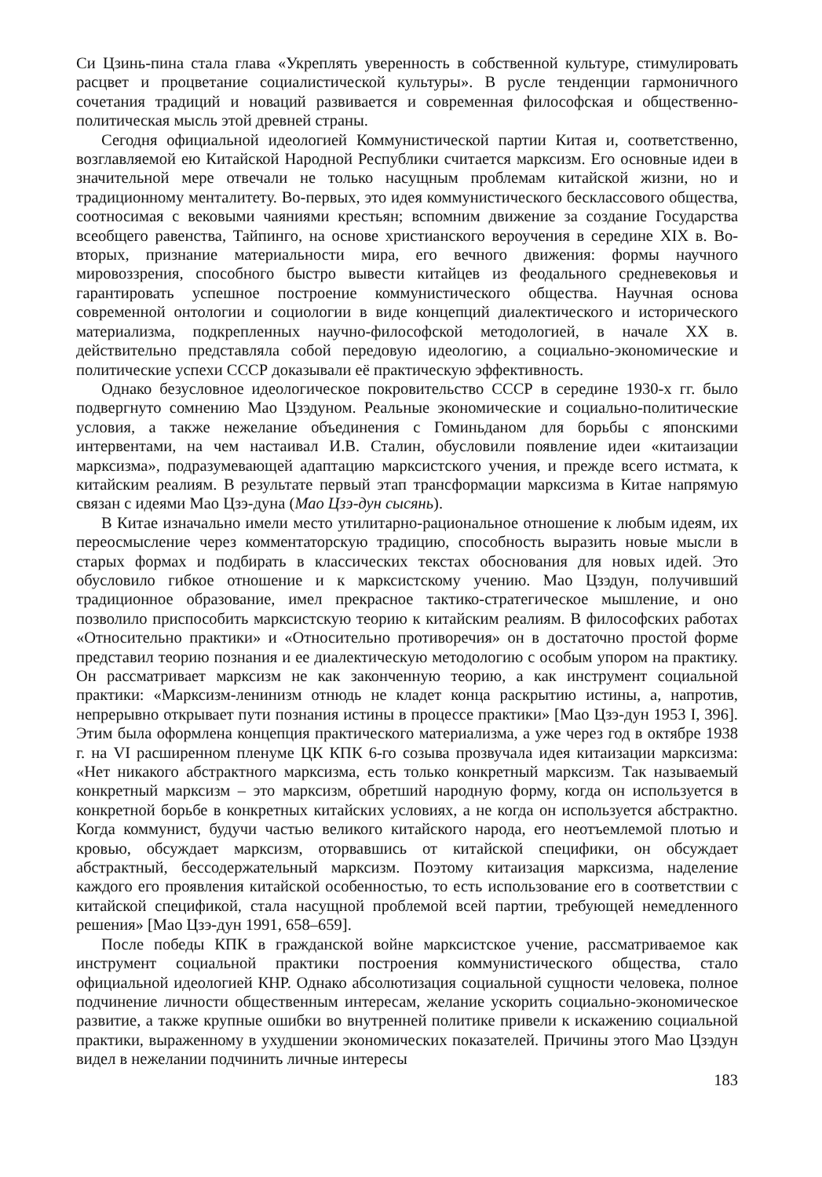Си Цзинь-пина стала глава «Укреплять уверенность в собственной культуре, стимулировать расцвет и процветание социалистической культуры». В русле тенденции гармоничного сочетания традиций и новаций развивается и современная философская и общественно-политическая мысль этой древней страны.
Сегодня официальной идеологией Коммунистической партии Китая и, соответственно, возглавляемой ею Китайской Народной Республики считается марксизм. Его основные идеи в значительной мере отвечали не только насущным проблемам китайской жизни, но и традиционному менталитету. Во-первых, это идея коммунистического бесклассового общества, соотносимая с вековыми чаяниями крестьян; вспомним движение за создание Государства всеобщего равенства, Тайпинго, на основе христианского вероучения в середине XIX в. Во-вторых, признание материальности мира, его вечного движения: формы научного мировоззрения, способного быстро вывести китайцев из феодального средневековья и гарантировать успешное построение коммунистического общества. Научная основа современной онтологии и социологии в виде концепций диалектического и исторического материализма, подкрепленных научно-философской методологией, в начале XX в. действительно представляла собой передовую идеологию, а социально-экономические и политические успехи СССР доказывали её практическую эффективность.
Однако безусловное идеологическое покровительство СССР в середине 1930-х гг. было подвергнуто сомнению Мао Цзэдуном. Реальные экономические и социально-политические условия, а также нежелание объединения с Гоминьданом для борьбы с японскими интервентами, на чем настаивал И.В. Сталин, обусловили появление идеи «китаизации марксизма», подразумевающей адаптацию марксистского учения, и прежде всего истмата, к китайским реалиям. В результате первый этап трансформации марксизма в Китае напрямую связан с идеями Мао Цзэ-дуна (Мао Цзэ-дун сысянь).
В Китае изначально имели место утилитарно-рациональное отношение к любым идеям, их переосмысление через комментаторскую традицию, способность выразить новые мысли в старых формах и подбирать в классических текстах обоснования для новых идей. Это обусловило гибкое отношение и к марксистскому учению. Мао Цзэдун, получивший традиционное образование, имел прекрасное тактико-стратегическое мышление, и оно позволило приспособить марксистскую теорию к китайским реалиям. В философских работах «Относительно практики» и «Относительно противоречия» он в достаточно простой форме представил теорию познания и ее диалектическую методологию с особым упором на практику. Он рассматривает марксизм не как законченную теорию, а как инструмент социальной практики: «Марксизм-ленинизм отнюдь не кладет конца раскрытию истины, а, напротив, непрерывно открывает пути познания истины в процессе практики» [Мао Цзэ-дун 1953 I, 396]. Этим была оформлена концепция практического материализма, а уже через год в октябре 1938 г. на VI расширенном пленуме ЦК КПК 6-го созыва прозвучала идея китаизации марксизма: «Нет никакого абстрактного марксизма, есть только конкретный марксизм. Так называемый конкретный марксизм – это марксизм, обретший народную форму, когда он используется в конкретной борьбе в конкретных китайских условиях, а не когда он используется абстрактно. Когда коммунист, будучи частью великого китайского народа, его неотъемлемой плотью и кровью, обсуждает марксизм, оторвавшись от китайской специфики, он обсуждает абстрактный, бессодержательный марксизм. Поэтому китаизация марксизма, наделение каждого его проявления китайской особенностью, то есть использование его в соответствии с китайской спецификой, стала насущной проблемой всей партии, требующей немедленного решения» [Мао Цзэ-дун 1991, 658–659].
После победы КПК в гражданской войне марксистское учение, рассматриваемое как инструмент социальной практики построения коммунистического общества, стало официальной идеологией КНР. Однако абсолютизация социальной сущности человека, полное подчинение личности общественным интересам, желание ускорить социально-экономическое развитие, а также крупные ошибки во внутренней политике привели к искажению социальной практики, выраженному в ухудшении экономических показателей. Причины этого Мао Цзэдун видел в нежелании подчинить личные интересы
183